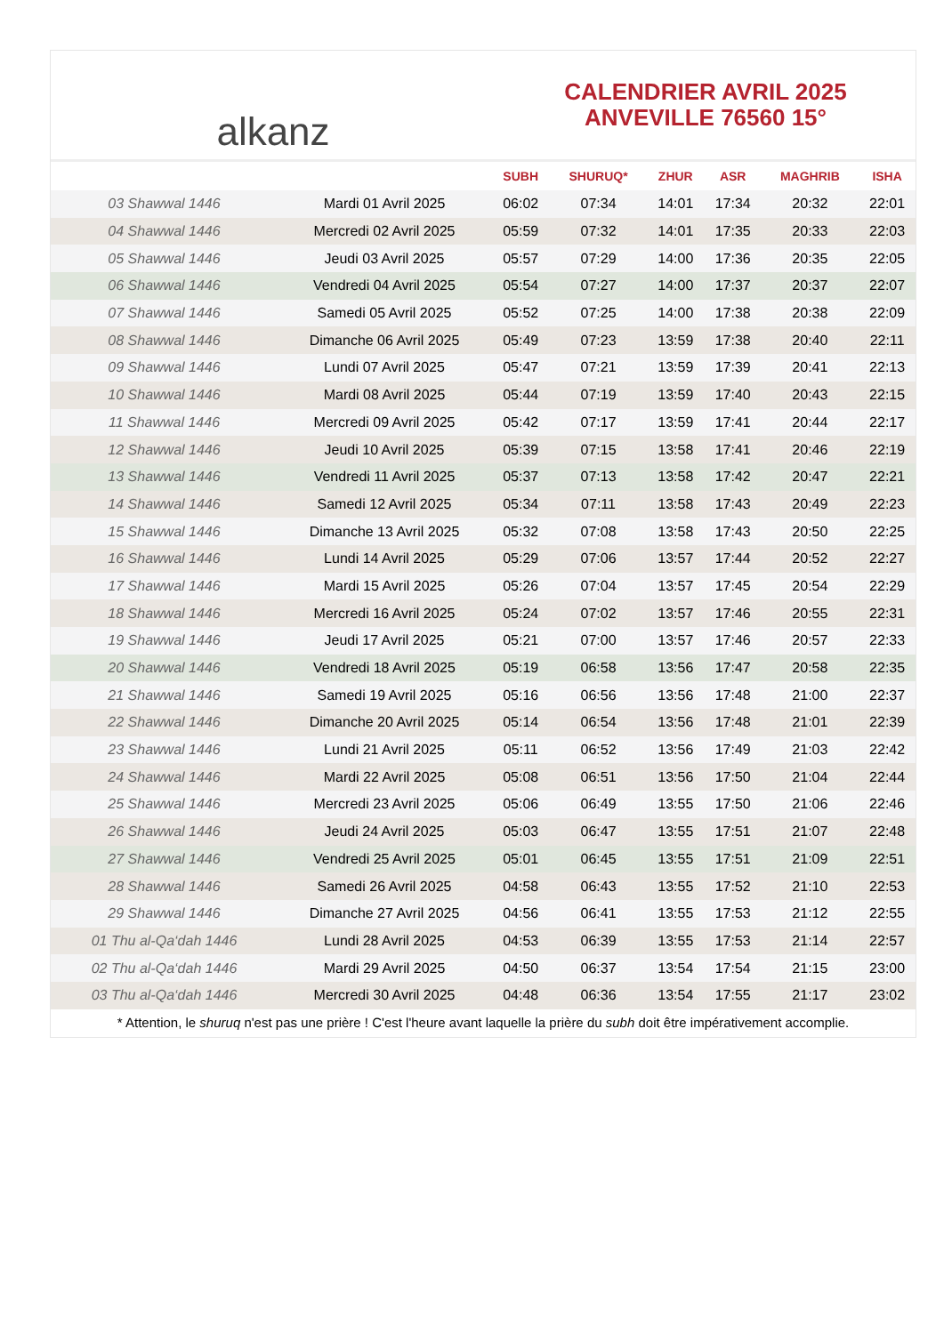alkanz
CALENDRIER AVRIL 2025
ANVEVILLE 76560 15°
| | | SUBH | SHURUQ* | ZHUR | ASR | MAGHRIB | ISHA |
| --- | --- | --- | --- | --- | --- | --- | --- |
| 03 Shawwal 1446 | Mardi 01 Avril 2025 | 06:02 | 07:34 | 14:01 | 17:34 | 20:32 | 22:01 |
| 04 Shawwal 1446 | Mercredi 02 Avril 2025 | 05:59 | 07:32 | 14:01 | 17:35 | 20:33 | 22:03 |
| 05 Shawwal 1446 | Jeudi 03 Avril 2025 | 05:57 | 07:29 | 14:00 | 17:36 | 20:35 | 22:05 |
| 06 Shawwal 1446 | Vendredi 04 Avril 2025 | 05:54 | 07:27 | 14:00 | 17:37 | 20:37 | 22:07 |
| 07 Shawwal 1446 | Samedi 05 Avril 2025 | 05:52 | 07:25 | 14:00 | 17:38 | 20:38 | 22:09 |
| 08 Shawwal 1446 | Dimanche 06 Avril 2025 | 05:49 | 07:23 | 13:59 | 17:38 | 20:40 | 22:11 |
| 09 Shawwal 1446 | Lundi 07 Avril 2025 | 05:47 | 07:21 | 13:59 | 17:39 | 20:41 | 22:13 |
| 10 Shawwal 1446 | Mardi 08 Avril 2025 | 05:44 | 07:19 | 13:59 | 17:40 | 20:43 | 22:15 |
| 11 Shawwal 1446 | Mercredi 09 Avril 2025 | 05:42 | 07:17 | 13:59 | 17:41 | 20:44 | 22:17 |
| 12 Shawwal 1446 | Jeudi 10 Avril 2025 | 05:39 | 07:15 | 13:58 | 17:41 | 20:46 | 22:19 |
| 13 Shawwal 1446 | Vendredi 11 Avril 2025 | 05:37 | 07:13 | 13:58 | 17:42 | 20:47 | 22:21 |
| 14 Shawwal 1446 | Samedi 12 Avril 2025 | 05:34 | 07:11 | 13:58 | 17:43 | 20:49 | 22:23 |
| 15 Shawwal 1446 | Dimanche 13 Avril 2025 | 05:32 | 07:08 | 13:58 | 17:43 | 20:50 | 22:25 |
| 16 Shawwal 1446 | Lundi 14 Avril 2025 | 05:29 | 07:06 | 13:57 | 17:44 | 20:52 | 22:27 |
| 17 Shawwal 1446 | Mardi 15 Avril 2025 | 05:26 | 07:04 | 13:57 | 17:45 | 20:54 | 22:29 |
| 18 Shawwal 1446 | Mercredi 16 Avril 2025 | 05:24 | 07:02 | 13:57 | 17:46 | 20:55 | 22:31 |
| 19 Shawwal 1446 | Jeudi 17 Avril 2025 | 05:21 | 07:00 | 13:57 | 17:46 | 20:57 | 22:33 |
| 20 Shawwal 1446 | Vendredi 18 Avril 2025 | 05:19 | 06:58 | 13:56 | 17:47 | 20:58 | 22:35 |
| 21 Shawwal 1446 | Samedi 19 Avril 2025 | 05:16 | 06:56 | 13:56 | 17:48 | 21:00 | 22:37 |
| 22 Shawwal 1446 | Dimanche 20 Avril 2025 | 05:14 | 06:54 | 13:56 | 17:48 | 21:01 | 22:39 |
| 23 Shawwal 1446 | Lundi 21 Avril 2025 | 05:11 | 06:52 | 13:56 | 17:49 | 21:03 | 22:42 |
| 24 Shawwal 1446 | Mardi 22 Avril 2025 | 05:08 | 06:51 | 13:56 | 17:50 | 21:04 | 22:44 |
| 25 Shawwal 1446 | Mercredi 23 Avril 2025 | 05:06 | 06:49 | 13:55 | 17:50 | 21:06 | 22:46 |
| 26 Shawwal 1446 | Jeudi 24 Avril 2025 | 05:03 | 06:47 | 13:55 | 17:51 | 21:07 | 22:48 |
| 27 Shawwal 1446 | Vendredi 25 Avril 2025 | 05:01 | 06:45 | 13:55 | 17:51 | 21:09 | 22:51 |
| 28 Shawwal 1446 | Samedi 26 Avril 2025 | 04:58 | 06:43 | 13:55 | 17:52 | 21:10 | 22:53 |
| 29 Shawwal 1446 | Dimanche 27 Avril 2025 | 04:56 | 06:41 | 13:55 | 17:53 | 21:12 | 22:55 |
| 01 Thu al-Qa‘dah 1446 | Lundi 28 Avril 2025 | 04:53 | 06:39 | 13:55 | 17:53 | 21:14 | 22:57 |
| 02 Thu al-Qa‘dah 1446 | Mardi 29 Avril 2025 | 04:50 | 06:37 | 13:54 | 17:54 | 21:15 | 23:00 |
| 03 Thu al-Qa‘dah 1446 | Mercredi 30 Avril 2025 | 04:48 | 06:36 | 13:54 | 17:55 | 21:17 | 23:02 |
* Attention, le shuruq n'est pas une prière ! C'est l'heure avant laquelle la prière du subh doit être impérativement accomplie.